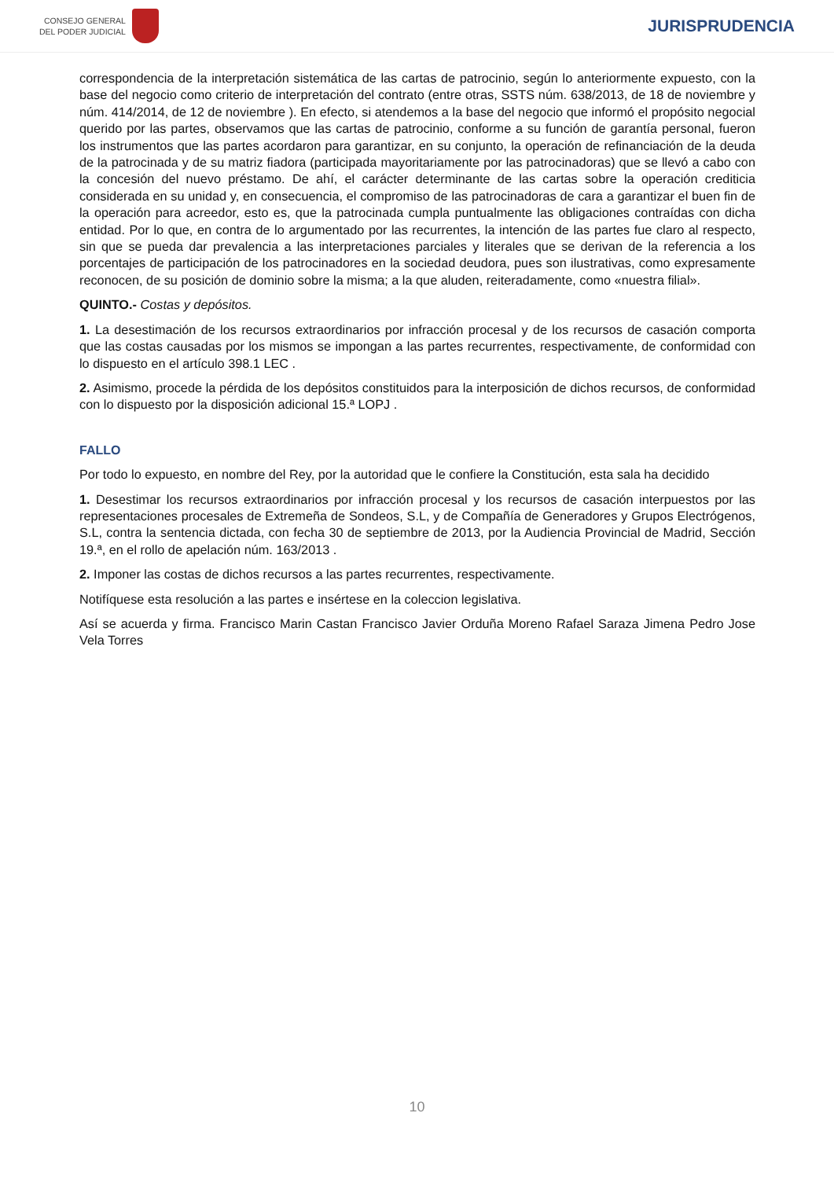CONSEJO GENERAL
DEL PODER JUDICIAL
JURISPRUDENCIA
correspondencia de la interpretación sistemática de las cartas de patrocinio, según lo anteriormente expuesto, con la base del negocio como criterio de interpretación del contrato (entre otras, SSTS núm. 638/2013, de 18 de noviembre y núm. 414/2014, de 12 de noviembre ). En efecto, si atendemos a la base del negocio que informó el propósito negocial querido por las partes, observamos que las cartas de patrocinio, conforme a su función de garantía personal, fueron los instrumentos que las partes acordaron para garantizar, en su conjunto, la operación de refinanciación de la deuda de la patrocinada y de su matriz fiadora (participada mayoritariamente por las patrocinadoras) que se llevó a cabo con la concesión del nuevo préstamo. De ahí, el carácter determinante de las cartas sobre la operación crediticia considerada en su unidad y, en consecuencia, el compromiso de las patrocinadoras de cara a garantizar el buen fin de la operación para acreedor, esto es, que la patrocinada cumpla puntualmente las obligaciones contraídas con dicha entidad. Por lo que, en contra de lo argumentado por las recurrentes, la intención de las partes fue claro al respecto, sin que se pueda dar prevalencia a las interpretaciones parciales y literales que se derivan de la referencia a los porcentajes de participación de los patrocinadores en la sociedad deudora, pues son ilustrativas, como expresamente reconocen, de su posición de dominio sobre la misma; a la que aluden, reiteradamente, como «nuestra filial».
QUINTO.- Costas y depósitos.
1. La desestimación de los recursos extraordinarios por infracción procesal y de los recursos de casación comporta que las costas causadas por los mismos se impongan a las partes recurrentes, respectivamente, de conformidad con lo dispuesto en el artículo 398.1 LEC .
2. Asimismo, procede la pérdida de los depósitos constituidos para la interposición de dichos recursos, de conformidad con lo dispuesto por la disposición adicional 15.ª LOPJ .
FALLO
Por todo lo expuesto, en nombre del Rey, por la autoridad que le confiere la Constitución, esta sala ha decidido
1. Desestimar los recursos extraordinarios por infracción procesal y los recursos de casación interpuestos por las representaciones procesales de Extremeña de Sondeos, S.L, y de Compañía de Generadores y Grupos Electrógenos, S.L, contra la sentencia dictada, con fecha 30 de septiembre de 2013, por la Audiencia Provincial de Madrid, Sección 19.ª, en el rollo de apelación núm. 163/2013 .
2. Imponer las costas de dichos recursos a las partes recurrentes, respectivamente.
Notifíquese esta resolución a las partes e insértese en la coleccion legislativa.
Así se acuerda y firma. Francisco Marin Castan Francisco Javier Orduña Moreno Rafael Saraza Jimena Pedro Jose Vela Torres
10